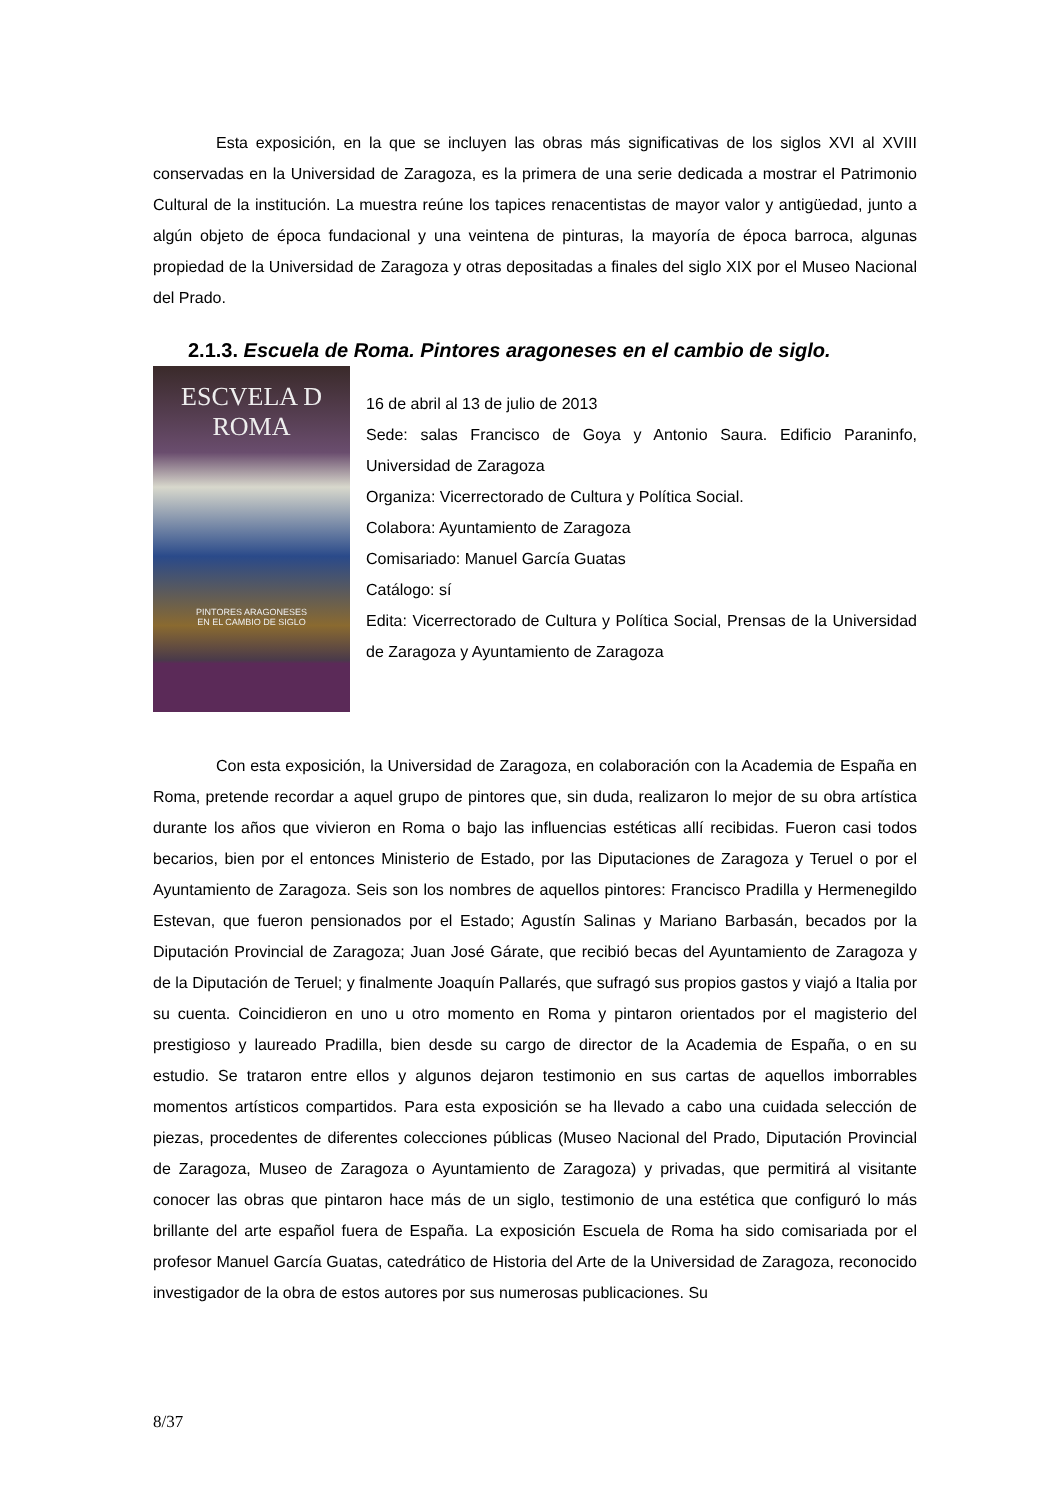Esta exposición, en la que se incluyen las obras más significativas de los siglos XVI al XVIII conservadas en la Universidad de Zaragoza, es la primera de una serie dedicada a mostrar el Patrimonio Cultural de la institución. La muestra reúne los tapices renacentistas de mayor valor y antigüedad, junto a algún objeto de época fundacional y una veintena de pinturas, la mayoría de época barroca, algunas propiedad de la Universidad de Zaragoza y otras depositadas a finales del siglo XIX por el Museo Nacional del Prado.
2.1.3. Escuela de Roma. Pintores aragoneses en el cambio de siglo.
ESCVELA D
ROMA
PINTORES ARAGONESES
EN EL CAMBIO DE SIGLO
16 de abril al 13 de julio de 2013
Sede: salas Francisco de Goya y Antonio Saura. Edificio Paraninfo, Universidad de Zaragoza
Organiza: Vicerrectorado de Cultura y Política Social.
Colabora: Ayuntamiento de Zaragoza
Comisariado: Manuel García Guatas
Catálogo: sí
Edita: Vicerrectorado de Cultura y Política Social, Prensas de la Universidad de Zaragoza y Ayuntamiento de Zaragoza
Con esta exposición, la Universidad de Zaragoza, en colaboración con la Academia de España en Roma, pretende recordar a aquel grupo de pintores que, sin duda, realizaron lo mejor de su obra artística durante los años que vivieron en Roma o bajo las influencias estéticas allí recibidas. Fueron casi todos becarios, bien por el entonces Ministerio de Estado, por las Diputaciones de Zaragoza y Teruel o por el Ayuntamiento de Zaragoza. Seis son los nombres de aquellos pintores: Francisco Pradilla y Hermenegildo Estevan, que fueron pensionados por el Estado; Agustín Salinas y Mariano Barbasán, becados por la Diputación Provincial de Zaragoza; Juan José Gárate, que recibió becas del Ayuntamiento de Zaragoza y de la Diputación de Teruel; y finalmente Joaquín Pallarés, que sufragó sus propios gastos y viajó a Italia por su cuenta. Coincidieron en uno u otro momento en Roma y pintaron orientados por el magisterio del prestigioso y laureado Pradilla, bien desde su cargo de director de la Academia de España, o en su estudio. Se trataron entre ellos y algunos dejaron testimonio en sus cartas de aquellos imborrables momentos artísticos compartidos. Para esta exposición se ha llevado a cabo una cuidada selección de piezas, procedentes de diferentes colecciones públicas (Museo Nacional del Prado, Diputación Provincial de Zaragoza, Museo de Zaragoza o Ayuntamiento de Zaragoza) y privadas, que permitirá al visitante conocer las obras que pintaron hace más de un siglo, testimonio de una estética que configuró lo más brillante del arte español fuera de España. La exposición Escuela de Roma ha sido comisariada por el profesor Manuel García Guatas, catedrático de Historia del Arte de la Universidad de Zaragoza, reconocido investigador de la obra de estos autores por sus numerosas publicaciones. Su
8/37